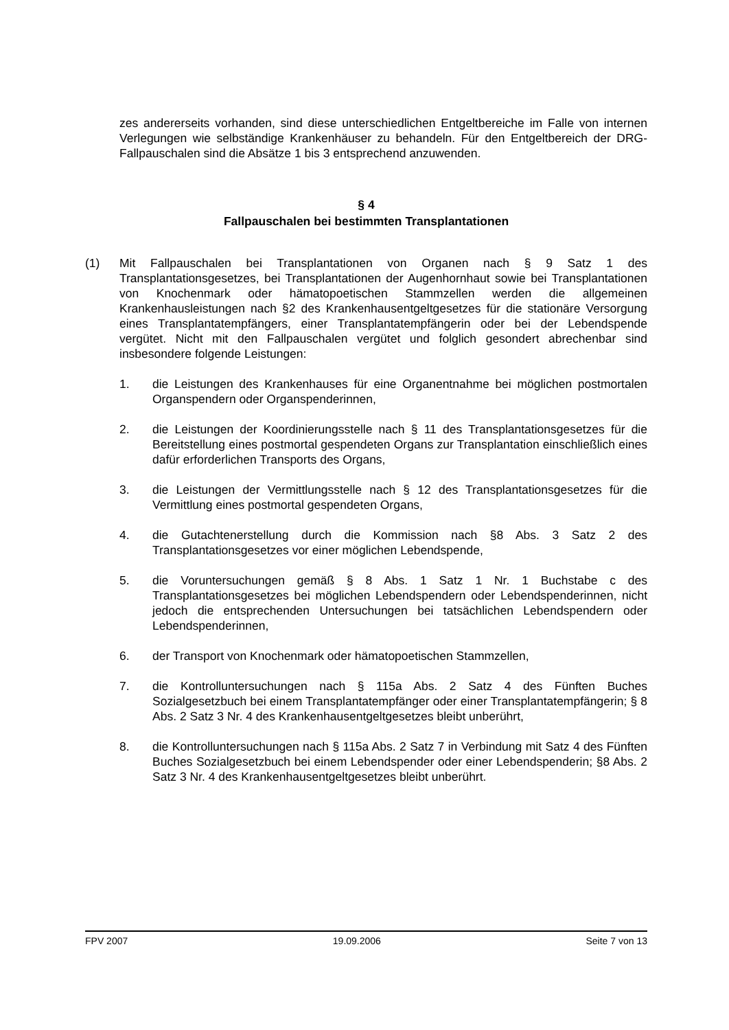zes andererseits vorhanden, sind diese unterschiedlichen Entgeltbereiche im Falle von internen Verlegungen wie selbständige Krankenhäuser zu behandeln. Für den Entgeltbereich der DRG-Fallpauschalen sind die Absätze 1 bis 3 entsprechend anzuwenden.
§ 4
Fallpauschalen bei bestimmten Transplantationen
(1) Mit Fallpauschalen bei Transplantationen von Organen nach § 9 Satz 1 des Transplantationsgesetzes, bei Transplantationen der Augenhornhaut sowie bei Transplantationen von Knochenmark oder hämatopoetischen Stammzellen werden die allgemeinen Krankenhausleistungen nach §2 des Krankenhausentgeltgesetzes für die stationäre Versorgung eines Transplantatempfängers, einer Transplantatempfängerin oder bei der Lebendspende vergütet. Nicht mit den Fallpauschalen vergütet und folglich gesondert abrechenbar sind insbesondere folgende Leistungen:
1. die Leistungen des Krankenhauses für eine Organentnahme bei möglichen postmortalen Organspendern oder Organspenderinnen,
2. die Leistungen der Koordinierungsstelle nach § 11 des Transplantationsgesetzes für die Bereitstellung eines postmortal gespendeten Organs zur Transplantation einschließlich eines dafür erforderlichen Transports des Organs,
3. die Leistungen der Vermittlungsstelle nach § 12 des Transplantationsgesetzes für die Vermittlung eines postmortal gespendeten Organs,
4. die Gutachtenerstellung durch die Kommission nach §8 Abs. 3 Satz 2 des Transplantationsgesetzes vor einer möglichen Lebendspende,
5. die Voruntersuchungen gemäß § 8 Abs. 1 Satz 1 Nr. 1 Buchstabe c des Transplantationsgesetzes bei möglichen Lebendspendern oder Lebendspenderinnen, nicht jedoch die entsprechenden Untersuchungen bei tatsächlichen Lebendspendern oder Lebendspenderinnen,
6. der Transport von Knochenmark oder hämatopoetischen Stammzellen,
7. die Kontrolluntersuchungen nach § 115a Abs. 2 Satz 4 des Fünften Buches Sozialgesetzbuch bei einem Transplantatempfänger oder einer Transplantatempfängerin; § 8 Abs. 2 Satz 3 Nr. 4 des Krankenhausentgeltgesetzes bleibt unberührt,
8. die Kontrolluntersuchungen nach § 115a Abs. 2 Satz 7 in Verbindung mit Satz 4 des Fünften Buches Sozialgesetzbuch bei einem Lebendspender oder einer Lebendspenderin; §8 Abs. 2 Satz 3 Nr. 4 des Krankenhausentgeltgesetzes bleibt unberührt.
FPV 2007 19.09.2006 Seite 7 von 13